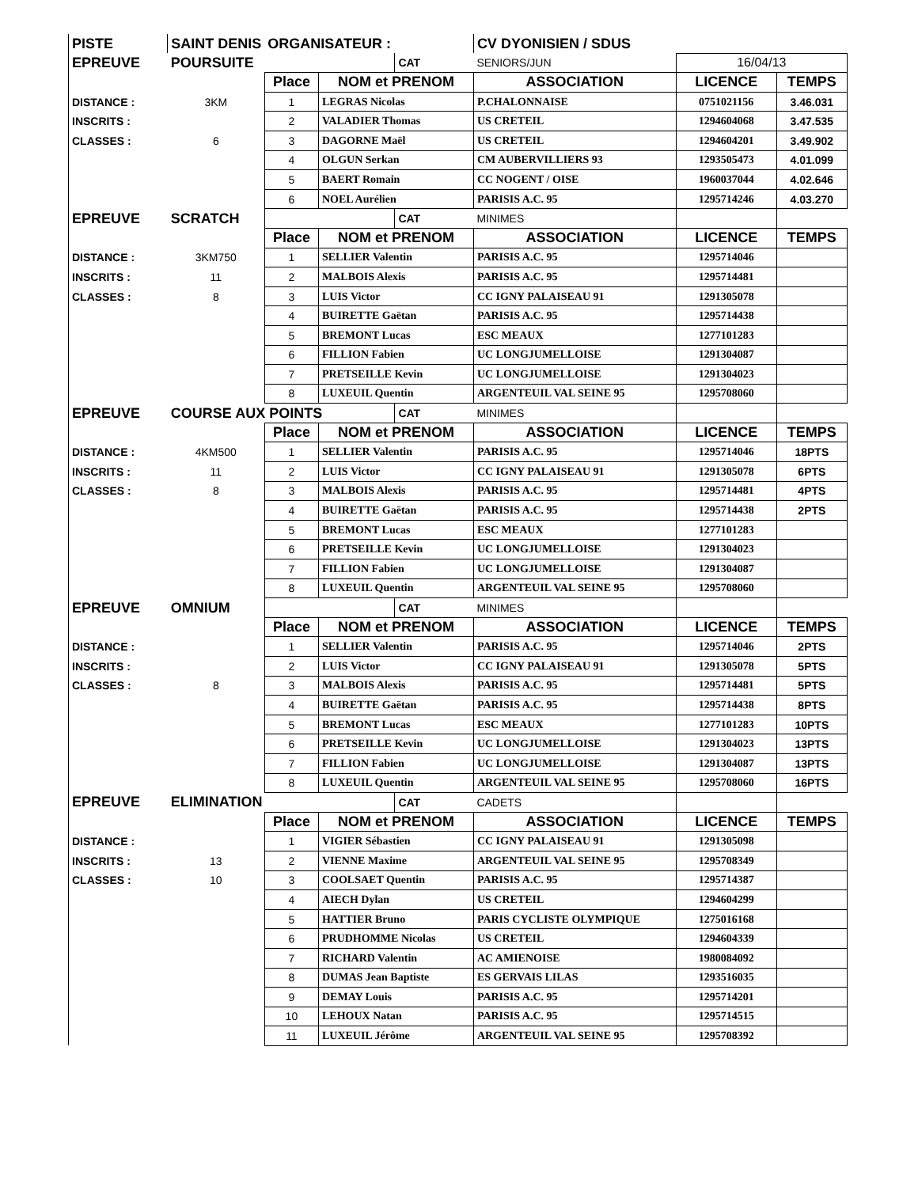| PISTE | SAINT DENIS | ORGANISATEUR : | | | CV DYONISIEN / SDUS | | |
| EPREUVE | POURSUITE | | | CAT | SENIORS/JUN | 16/04/13 | |
| | | Place | NOM et PRENOM | | ASSOCIATION | LICENCE | TEMPS |
| DISTANCE : | 3KM | 1 | LEGRAS Nicolas | | P.CHALONNAISE | 0751021156 | 3.46.031 |
| INSCRITS : | | 2 | VALADIER Thomas | | US CRETEIL | 1294604068 | 3.47.535 |
| CLASSES : | 6 | 3 | DAGORNE Maël | | US CRETEIL | 1294604201 | 3.49.902 |
| | | 4 | OLGUN Serkan | | CM AUBERVILLIERS 93 | 1293505473 | 4.01.099 |
| | | 5 | BAERT Romain | | CC NOGENT / OISE | 1960037044 | 4.02.646 |
| | | 6 | NOEL Aurélien | | PARISIS A.C. 95 | 1295714246 | 4.03.270 |
| EPREUVE | SCRATCH | | | CAT | MINIMES | | |
| | | Place | NOM et PRENOM | | ASSOCIATION | LICENCE | TEMPS |
| DISTANCE : | 3KM750 | 1 | SELLIER Valentin | | PARISIS A.C. 95 | 1295714046 | |
| INSCRITS : | 11 | 2 | MALBOIS Alexis | | PARISIS A.C. 95 | 1295714481 | |
| CLASSES : | 8 | 3 | LUIS Victor | | CC IGNY PALAISEAU 91 | 1291305078 | |
| | | 4 | BUIRETTE Gaëtan | | PARISIS A.C. 95 | 1295714438 | |
| | | 5 | BREMONT Lucas | | ESC MEAUX | 1277101283 | |
| | | 6 | FILLION Fabien | | UC LONGJUMELLOISE | 1291304087 | |
| | | 7 | PRETSEILLE Kevin | | UC LONGJUMELLOISE | 1291304023 | |
| | | 8 | LUXEUIL Quentin | | ARGENTEUIL VAL SEINE 95 | 1295708060 | |
| EPREUVE | COURSE AUX POINTS | | | CAT | MINIMES | | |
| | | Place | NOM et PRENOM | | ASSOCIATION | LICENCE | TEMPS |
| DISTANCE : | 4KM500 | 1 | SELLIER Valentin | | PARISIS A.C. 95 | 1295714046 | 18PTS |
| INSCRITS : | 11 | 2 | LUIS Victor | | CC IGNY PALAISEAU 91 | 1291305078 | 6PTS |
| CLASSES : | 8 | 3 | MALBOIS Alexis | | PARISIS A.C. 95 | 1295714481 | 4PTS |
| | | 4 | BUIRETTE Gaëtan | | PARISIS A.C. 95 | 1295714438 | 2PTS |
| | | 5 | BREMONT Lucas | | ESC MEAUX | 1277101283 | |
| | | 6 | PRETSEILLE Kevin | | UC LONGJUMELLOISE | 1291304023 | |
| | | 7 | FILLION Fabien | | UC LONGJUMELLOISE | 1291304087 | |
| | | 8 | LUXEUIL Quentin | | ARGENTEUIL VAL SEINE 95 | 1295708060 | |
| EPREUVE | OMNIUM | | | CAT | MINIMES | | |
| | | Place | NOM et PRENOM | | ASSOCIATION | LICENCE | TEMPS |
| DISTANCE : | | 1 | SELLIER Valentin | | PARISIS A.C. 95 | 1295714046 | 2PTS |
| INSCRITS : | | 2 | LUIS Victor | | CC IGNY PALAISEAU 91 | 1291305078 | 5PTS |
| CLASSES : | 8 | 3 | MALBOIS Alexis | | PARISIS A.C. 95 | 1295714481 | 5PTS |
| | | 4 | BUIRETTE Gaëtan | | PARISIS A.C. 95 | 1295714438 | 8PTS |
| | | 5 | BREMONT Lucas | | ESC MEAUX | 1277101283 | 10PTS |
| | | 6 | PRETSEILLE Kevin | | UC LONGJUMELLOISE | 1291304023 | 13PTS |
| | | 7 | FILLION Fabien | | UC LONGJUMELLOISE | 1291304087 | 13PTS |
| | | 8 | LUXEUIL Quentin | | ARGENTEUIL VAL SEINE 95 | 1295708060 | 16PTS |
| EPREUVE | ELIMINATION | | | CAT | CADETS | | |
| | | Place | NOM et PRENOM | | ASSOCIATION | LICENCE | TEMPS |
| DISTANCE : | | 1 | VIGIER Sébastien | | CC IGNY PALAISEAU 91 | 1291305098 | |
| INSCRITS : | 13 | 2 | VIENNE Maxime | | ARGENTEUIL VAL SEINE 95 | 1295708349 | |
| CLASSES : | 10 | 3 | COOLSAET Quentin | | PARISIS A.C. 95 | 1295714387 | |
| | | 4 | AIECH Dylan | | US CRETEIL | 1294604299 | |
| | | 5 | HATTIER Bruno | | PARIS CYCLISTE OLYMPIQUE | 1275016168 | |
| | | 6 | PRUDHOMME Nicolas | | US CRETEIL | 1294604339 | |
| | | 7 | RICHARD Valentin | | AC AMIENOISE | 1980084092 | |
| | | 8 | DUMAS Jean Baptiste | | ES GERVAIS LILAS | 1293516035 | |
| | | 9 | DEMAY Louis | | PARISIS A.C. 95 | 1295714201 | |
| | | 10 | LEHOUX Natan | | PARISIS A.C. 95 | 1295714515 | |
| | | 11 | LUXEUIL Jérôme | | ARGENTEUIL VAL SEINE 95 | 1295708392 | |